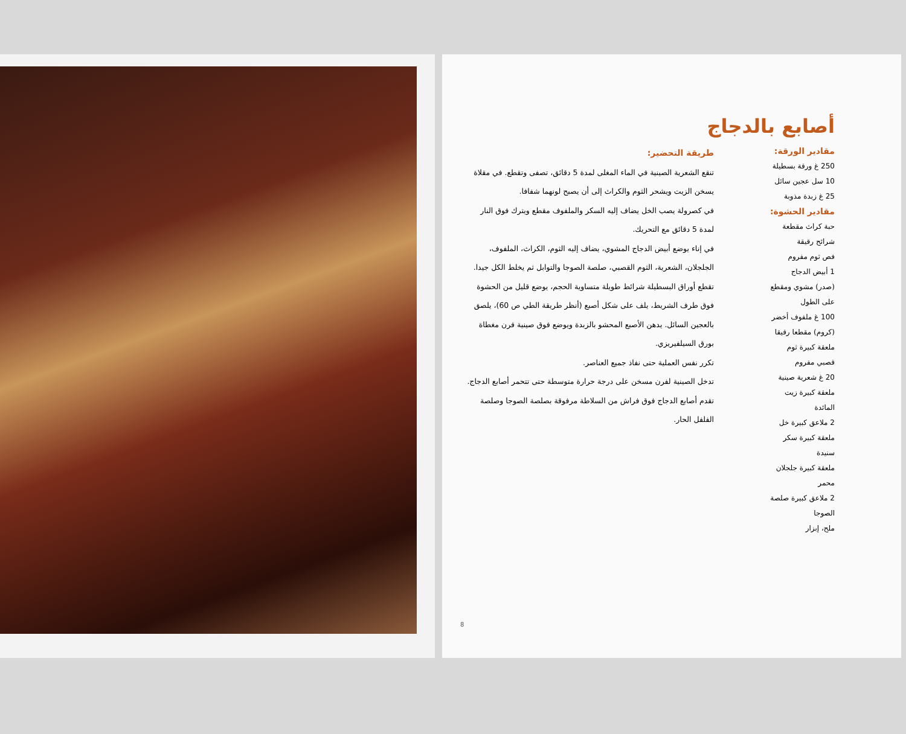أصابع بالدجاج
مقادير الورقة:
250 غ ورقة بسطيلة
10 سل عجين سائل
25 غ زبدة مذوبة
مقادير الحشوة:
حبة كراث مقطعة
شرائح رقيقة
فص ثوم مفروم
1 أبيض الدجاج
(صدر) مشوي ومقطع
على الطول
100 غ ملفوف أخضر
(كروم) مقطعا رقيقا
ملعقة كبيرة ثوم
قصبي مفروم
20 غ شعرية صينية
ملعقة كبيرة زيت
المائدة
2 ملاعق كبيرة خل
ملعقة كبيرة سكر
سنيدة
ملعقة كبيرة جلجلان
محمر
2 ملاعق كبيرة صلصة
الصوجا
ملح، إبزار
طريقة التحضير:
تنقع الشعرية الصينية في الماء المغلى لمدة 5 دقائق، تصفى وتقطع. في مقلاة يسخن الزيت ويشحر الثوم والكراث إلى أن يصبح لونهما شفافا.
في كصرولة يصب الخل يضاف إليه السكر والملفوف مقطع ويترك فوق النار لمدة 5 دقائق مع التحريك.
في إناء يوضع أبيض الدجاج المشوي، يضاف إليه الثوم، الكراث، الملفوف، الجلجلان، الشعرية، الثوم القصبي، صلصة الصوجا والتوابل ثم يخلط الكل جيدا.
تقطع أوراق البسطيلة شرائط طويلة متساوية الحجم، يوضع قليل من الحشوة فوق طرف الشريط، يلف على شكل أصبع (أنظر طريقة الطي ص 60)، يلصق بالعجين السائل. يدهن الأصبع المحشو بالزبدة ويوضع فوق صينية فرن مغطاة بورق السيلفيريزي.
تكرر نفس العملية حتى نفاذ جميع العناصر.
تدخل الصينية لفرن مسخن على درجة حرارة متوسطة حتى تتحمر أصابع الدجاج.
تقدم أصابع الدجاج فوق فراش من السلاطة مرفوقة بصلصة الصوجا وصلصة الفلفل الحار.
8